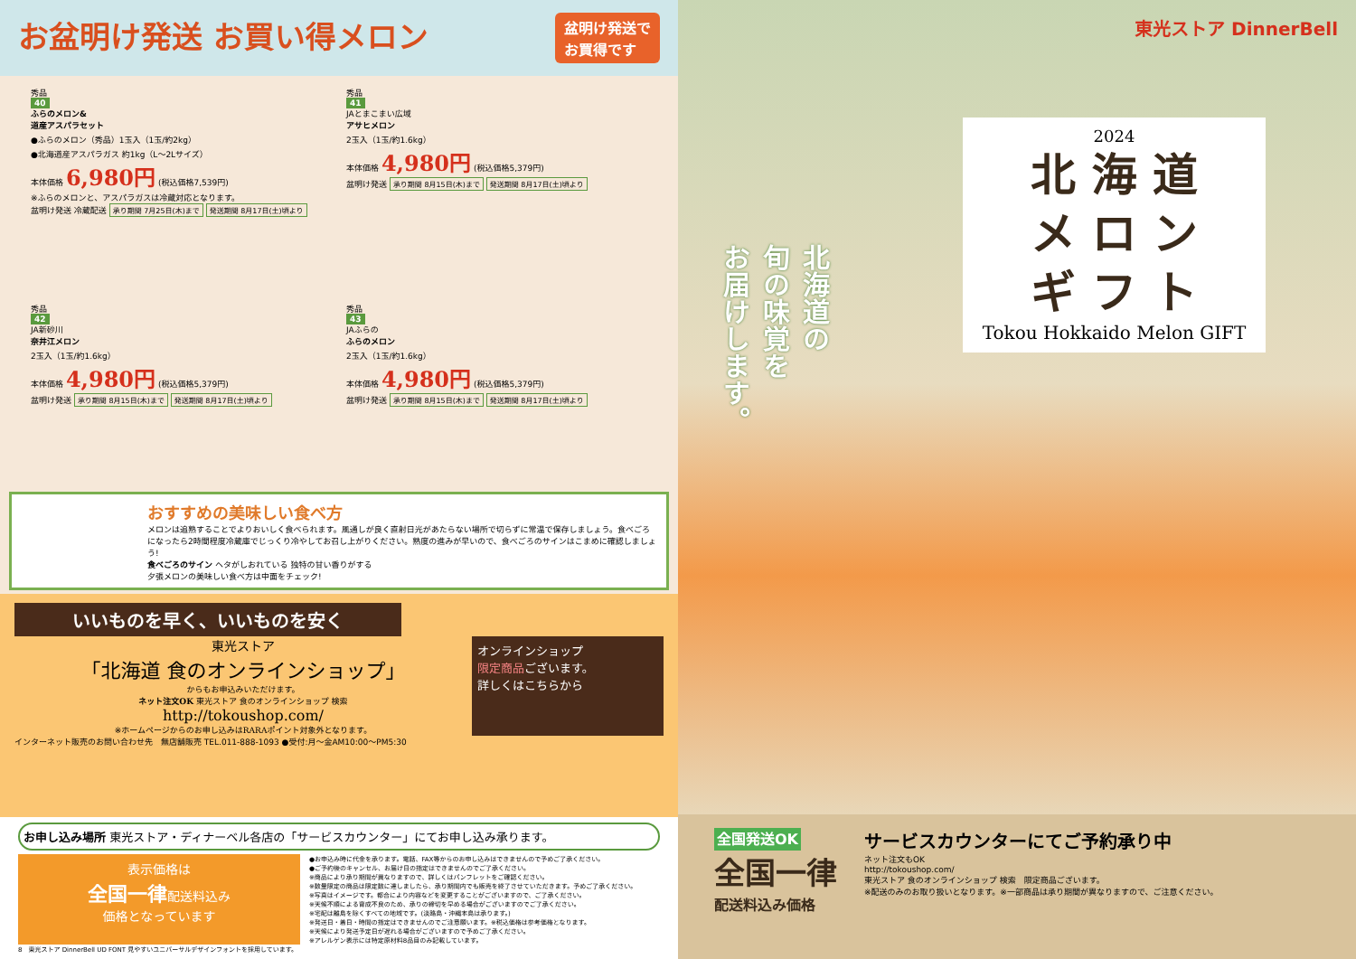お盆明け発送 お買い得メロン 盆明け発送で
お買得です
秀品
40
ふらのメロン&
道産アスパラセット
●ふらのメロン（秀品）1玉入（1玉/約2kg）
●北海道産アスパラガス 約1kg（L～2Lサイズ）
本体価格 6,980円 (税込価格7,539円)
※ふらのメロンと、アスパラガスは冷蔵対応となります。
盆明け発送 冷蔵配送 承り期間 7月25日(木)まで 発送期間 8月17日(土)頃より
秀品
41
JAとまこまい広域
アサヒメロン
2玉入（1玉/約1.6kg）
本体価格 4,980円 (税込価格5,379円)
盆明け発送 承り期間 8月15日(木)まで 発送期間 8月17日(土)頃より
秀品
42
JA新砂川
奈井江メロン
2玉入（1玉/約1.6kg）
本体価格 4,980円 (税込価格5,379円)
盆明け発送 承り期間 8月15日(木)まで 発送期間 8月17日(土)頃より
秀品
43
JAふらの
ふらのメロン
2玉入（1玉/約1.6kg）
本体価格 4,980円 (税込価格5,379円)
盆明け発送 承り期間 8月15日(木)まで 発送期間 8月17日(土)頃より
おすすめの美味しい食べ方
メロンは追熟することでよりおいしく食べられます。風通しが良く直射日光があたらない場所で切らずに常温で保存しましょう。食べごろになったら2時間程度冷蔵庫でじっくり冷やしてお召し上がりください。熟度の進みが早いので、食べごろのサインはこまめに確認しましょう!
食べごろのサイン ヘタがしおれている 独特の甘い香りがする
夕張メロンの美味しい食べ方は中面をチェック!
いいものを早く、いいものを安く
東光ストア
「北海道 食のオンラインショップ」
からもお申込みいただけます。
ネット注文OK 東光ストア 食のオンラインショップ 検索
http://tokoushop.com/
※ホームページからのお申し込みはRARAポイント対象外となります。
オンラインショップ
限定商品ございます。
詳しくはこちらから
インターネット販売のお問い合わせ先　無店舗販売 TEL.011-888-1093 ●受付:月～金AM10:00～PM5:30
お申し込み場所 東光ストア・ディナーベル各店の「サービスカウンター」にてお申し込み承ります。
表示価格は
全国一律配送料込み
価格となっています
●お申込み時に代金を承ります。電話、FAX等からのお申し込みはできませんので予めご了承ください。
●ご予約後のキャンセル、お届け日の指定はできませんのでご了承ください。
※商品により承り期間が異なりますので、詳しくはパンフレットをご確認ください。
※数量限定の商品は限定数に達しましたら、承り期間内でも販売を終了させていただきます。予めご了承ください。
※写真はイメージです。都合により内容などを変更することがございますので、ご了承ください。
※天候不順による育成不良のため、承りの締切を早める場合がございますのでご了承ください。
※宅配は離島を除くすべての地域です。(淡路島・沖縄本島は承ります。)
※発送日・着日・時間の指定はできませんのでご注意願います。※税込価格は参考価格となります。
※天候により発送予定日が遅れる場合がございますので予めご了承ください。
※アレルゲン表示には特定原材料8品目のみ記載しています。
8　東光ストア DinnerBell UD FONT 見やすいユニバーサルデザインフォントを採用しています。
東光ストア DinnerBell
北海道の
旬の味覚を
お届けします。
2024
北 海 道
メ ロ ン
ギ フ ト
Tokou Hokkaido Melon GIFT
全国発送OK
全国一律
配送料込み価格
サービスカウンターにてご予約承り中
ネット注文もOK
http://tokoushop.com/
東光ストア 食のオンラインショップ 検索　限定商品ございます。
※配送のみのお取り扱いとなります。※一部商品は承り期間が異なりますので、ご注意ください。